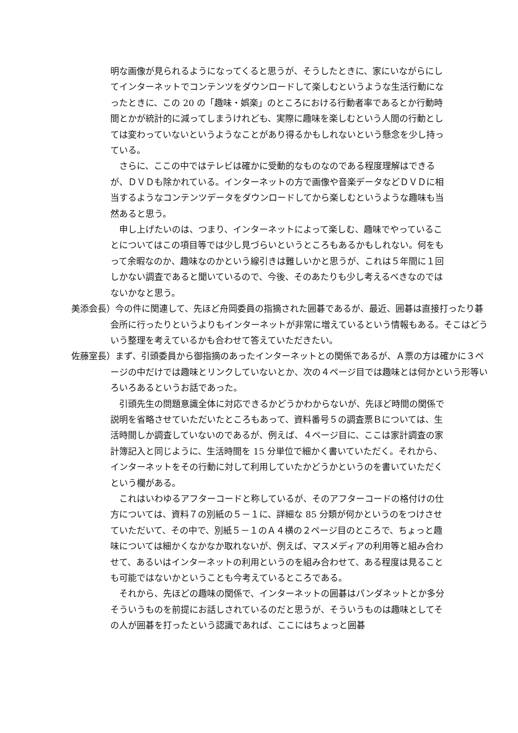明な画像が見られるようになってくると思うが、そうしたときに、家にいながらにしてインターネットでコンテンツをダウンロードして楽しむというような生活行動になったときに、この 20 の「趣味・娯楽」のところにおける行動者率であるとか行動時間とかが統計的に減ってしまうけれども、実際に趣味を楽しむという人間の行動としては変わっていないというようなことがあり得るかもしれないという懸念を少し持っている。
さらに、ここの中ではテレビは確かに受動的なものなのである程度理解はできるが、ＤＶＤも除かれている。インターネットの方で画像や音楽データなどＤＶＤに相当するようなコンテンツデータをダウンロードしてから楽しむというような趣味も当然あると思う。
申し上げたいのは、つまり、インターネットによって楽しむ、趣味でやっていることについてはこの項目等では少し見づらいというところもあるかもしれない。何をもって余暇なのか、趣味なのかという線引きは難しいかと思うが、これは５年間に１回しかない調査であると聞いているので、今後、そのあたりも少し考えるべきなのではないかなと思う。
美添会長）今の件に関連して、先ほど舟岡委員の指摘された囲碁であるが、最近、囲碁は直接打ったり碁会所に行ったりというよりもインターネットが非常に増えているという情報もある。そこはどういう整理を考えているかも合わせて答えていただきたい。
佐藤室長）まず、引頭委員から御指摘のあったインターネットとの関係であるが、Ａ票の方は確かに３ページの中だけでは趣味とリンクしていないとか、次の４ページ目では趣味とは何かという形等いろいろあるというお話であった。
引頭先生の問題意識全体に対応できるかどうかわからないが、先ほど時間の関係で説明を省略させていただいたところもあって、資料番号５の調査票Ｂについては、生活時間しか調査していないのであるが、例えば、４ページ目に、ここは家計調査の家計簿記入と同じように、生活時間を 15 分単位で細かく書いていただく。それから、インターネットをその行動に対して利用していたかどうかというのを書いていただくという欄がある。
これはいわゆるアフターコードと称しているが、そのアフターコードの格付けの仕方については、資料７の別紙の５－１に、詳細な 85 分類が何かというのをつけさせていただいて、その中で、別紙５－１のＡ４横の２ページ目のところで、ちょっと趣味については細かくなかなか取れないが、例えば、マスメディアの利用等と組み合わせて、あるいはインターネットの利用というのを組み合わせて、ある程度は見ることも可能ではないかということも今考えているところである。
それから、先ほどの趣味の関係で、インターネットの囲碁はパンダネットとか多分そういうものを前提にお話しされているのだと思うが、そういうものは趣味としてその人が囲碁を打ったという認識であれば、ここにはちょっと囲碁